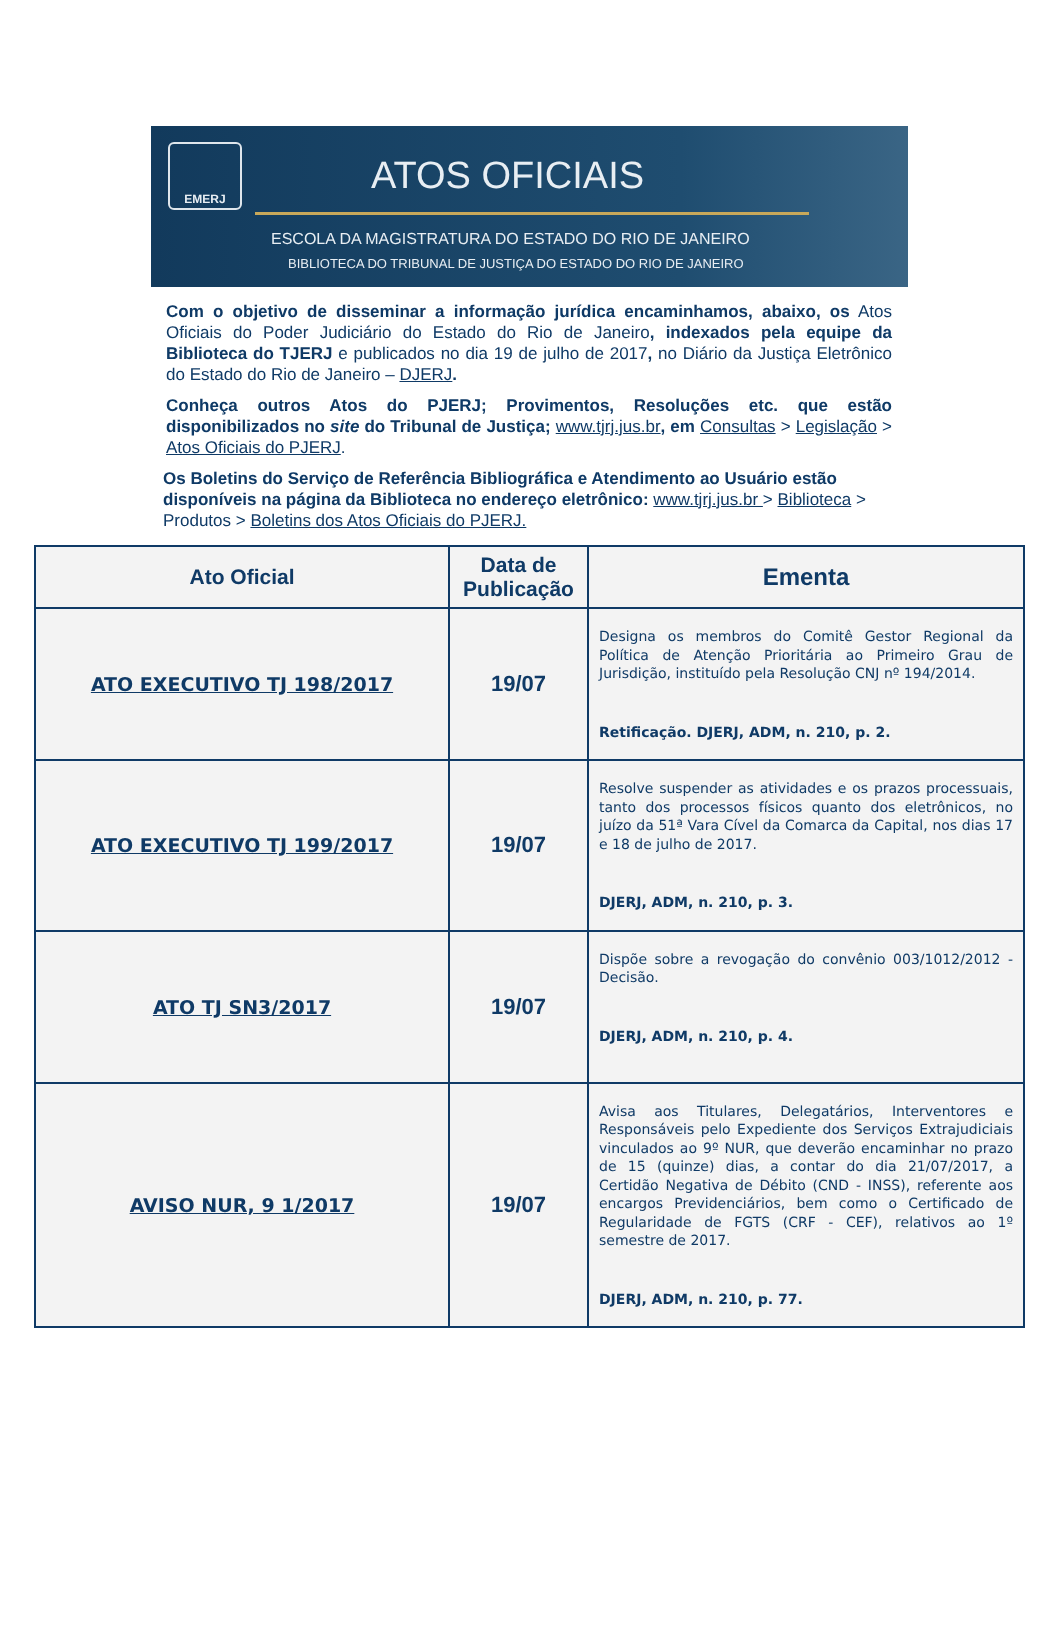EMERJ
ATOS OFICIAIS
ESCOLA DA MAGISTRATURA DO ESTADO DO RIO DE JANEIRO
BIBLIOTECA DO TRIBUNAL DE JUSTIÇA DO ESTADO DO RIO DE JANEIRO
Com o objetivo de disseminar a informação jurídica encaminhamos, abaixo, os Atos Oficiais do Poder Judiciário do Estado do Rio de Janeiro, indexados pela equipe da Biblioteca do TJERJ e publicados no dia 19 de julho de 2017, no Diário da Justiça Eletrônico do Estado do Rio de Janeiro – DJERJ.
Conheça outros Atos do PJERJ; Provimentos, Resoluções etc. que estão disponibilizados no site do Tribunal de Justiça; www.tjrj.jus.br, em Consultas > Legislação > Atos Oficiais do PJERJ.
Os Boletins do Serviço de Referência Bibliográfica e Atendimento ao Usuário estão disponíveis na página da Biblioteca no endereço eletrônico: www.tjrj.jus.br > Biblioteca > Produtos > Boletins dos Atos Oficiais do PJERJ.
| Ato Oficial | Data de Publicação | Ementa |
| --- | --- | --- |
| ATO EXECUTIVO TJ 198/2017 | 19/07 | Designa os membros do Comitê Gestor Regional da Política de Atenção Prioritária ao Primeiro Grau de Jurisdição, instituído pela Resolução CNJ nº 194/2014. Retificação. DJERJ, ADM, n. 210, p. 2. |
| ATO EXECUTIVO TJ 199/2017 | 19/07 | Resolve suspender as atividades e os prazos processuais, tanto dos processos físicos quanto dos eletrônicos, no juízo da 51ª Vara Cível da Comarca da Capital, nos dias 17 e 18 de julho de 2017. DJERJ, ADM, n. 210, p. 3. |
| ATO TJ SN3/2017 | 19/07 | Dispõe sobre a revogação do convênio 003/1012/2012 - Decisão. DJERJ, ADM, n. 210, p. 4. |
| AVISO NUR, 9 1/2017 | 19/07 | Avisa aos Titulares, Delegatários, Interventores e Responsáveis pelo Expediente dos Serviços Extrajudiciais vinculados ao 9º NUR, que deverão encaminhar no prazo de 15 (quinze) dias, a contar do dia 21/07/2017, a Certidão Negativa de Débito (CND - INSS), referente aos encargos Previdenciários, bem como o Certificado de Regularidade de FGTS (CRF - CEF), relativos ao 1º semestre de 2017. DJERJ, ADM, n. 210, p. 77. |